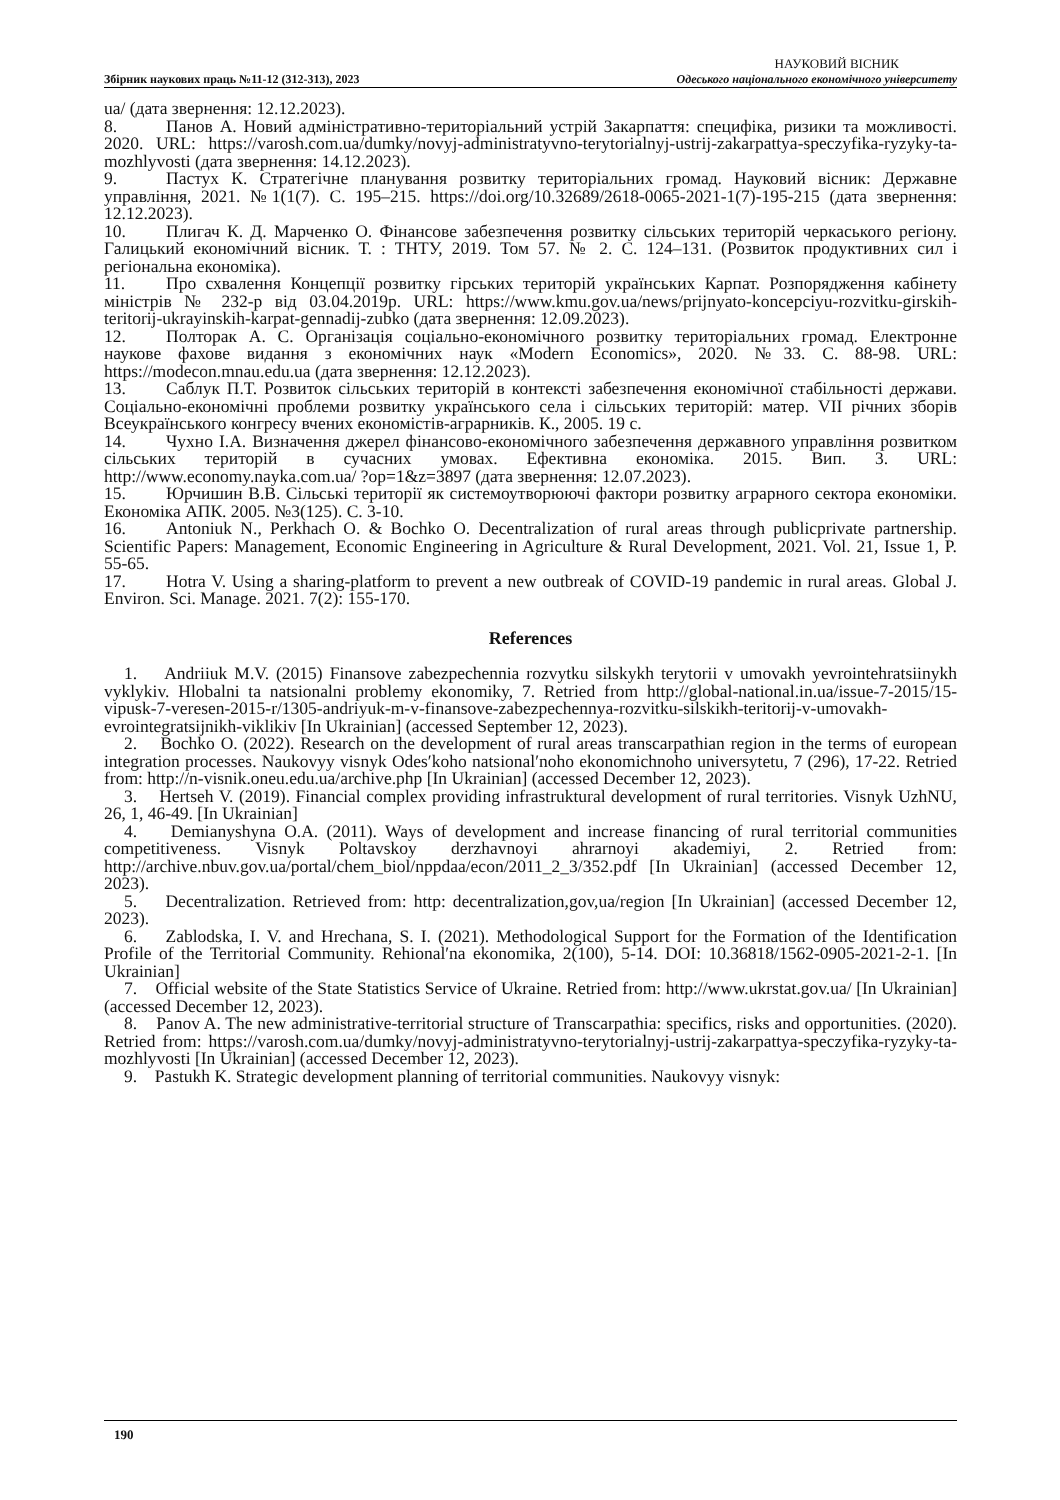НАУКОВИЙ ВІСНИК
Збірник наукових праць №11-12 (312-313), 2023 Одеського національного економічного університету
ua/ (дата звернення: 12.12.2023).
8. Панов А. Новий адміністративно-територіальний устрій Закарпаття: специфіка, ризики та можливості. 2020. URL: https://varosh.com.ua/dumky/novyj-administratyvno-terytorialnyj-ustrij-zakarpattya-speczyfika-ryzyky-ta-mozhlyvosti (дата звернення: 14.12.2023).
9. Пастух К. Стратегічне планування розвитку територіальних громад. Науковий вісник: Державне управління, 2021. №1(1(7). С. 195–215. https://doi.org/10.32689/2618-0065-2021-1(7)-195-215 (дата звернення: 12.12.2023).
10. Плигач К. Д. Марченко О. Фінансове забезпечення розвитку сільських територій черкаського регіону. Галицький економічний вісник. Т. : ТНТУ, 2019. Том 57. № 2. С. 124–131. (Розвиток продуктивних сил і регіональна економіка).
11. Про схвалення Концепції розвитку гірських територій українських Карпат. Розпорядження кабінету міністрів № 232-р від 03.04.2019р. URL: https://www.kmu.gov.ua/news/prijnyato-koncepciyu-rozvitku-girskih-teritorij-ukrayinskih-karpat-gennadij-zubko (дата звернення: 12.09.2023).
12. Полторак А. С. Організація соціально-економічного розвитку територіальних громад. Електронне наукове фахове видання з економічних наук «Modern Economics», 2020. №33. С. 88-98. URL: https://modecon.mnau.edu.ua (дата звернення: 12.12.2023).
13. Саблук П.Т. Розвиток сільських територій в контексті забезпечення економічної стабільності держави. Соціально-економічні проблеми розвитку українського села і сільських територій: матер. VII річних зборів Всеукраїнського конгресу вчених економістів-аграрників. К., 2005. 19 с.
14. Чухно І.А. Визначення джерел фінансово-економічного забезпечення державного управління розвитком сільських територій в сучасних умовах. Ефективна економіка. 2015. Вип. 3. URL: http://www.economy.nayka.com.ua/ ?op=1&z=3897 (дата звернення: 12.07.2023).
15. Юрчишин В.В. Сільські території як системоутворюючі фактори розвитку аграрного сектора економіки. Економіка АПК. 2005. №3(125). С. 3-10.
16. Antoniuk N., Perkhach O. & Bochko O. Decentralization of rural areas through publicprivate partnership. Scientific Papers: Management, Economic Engineering in Agriculture & Rural Development, 2021. Vol. 21, Issue 1, P. 55-65.
17. Hotra V. Using a sharing-platform to prevent a new outbreak of COVID-19 pandemic in rural areas. Global J. Environ. Sci. Manage. 2021. 7(2): 155-170.
References
1. Andriiuk M.V. (2015) Finansove zabezpechennia rozvytku silskykh terytorii v umovakh yevrointehratsiinykh vyklykiv. Hlobalni ta natsionalni problemy ekonomiky, 7. Retried from http://global-national.in.ua/issue-7-2015/15-vipusk-7-veresen-2015-r/1305-andriyuk-m-v-finansove-zabezpechennya-rozvitku-silskikh-teritorij-v-umovakh-evrointegratsijnikh-viklikiv [In Ukrainian] (accessed September 12, 2023).
2. Bochko O. (2022). Research on the development of rural areas transcarpathian region in the terms of european integration processes. Naukovyy visnyk Odesʹkoho natsionalʹnoho ekonomichnoho universytetu, 7 (296), 17-22. Retried from: http://n-visnik.oneu.edu.ua/archive.php [In Ukrainian] (accessed December 12, 2023).
3. Hertseh V. (2019). Financial complex providing infrastruktural development of rural territories. Visnyk UzhNU, 26, 1, 46-49. [In Ukrainian]
4. Demianyshyna O.A. (2011). Ways of development and increase financing of rural territorial communities competitiveness. Visnyk Poltavskoy derzhavnoyi ahrarnoyi akademiyi, 2. Retried from: http://archive.nbuv.gov.ua/portal/chem_biol/nppdaa/econ/2011_2_3/352.pdf [In Ukrainian] (accessed December 12, 2023).
5. Decentralization. Retrieved from: http: decentralization,gov,ua/region [In Ukrainian] (accessed December 12, 2023).
6. Zablodska, I. V. and Hrechana, S. I. (2021). Methodological Support for the Formation of the Identification Profile of the Territorial Community. Rehionalʹna ekonomika, 2(100), 5-14. DOI: 10.36818/1562-0905-2021-2-1. [In Ukrainian]
7. Official website of the State Statistics Service of Ukraine. Retried from: http://www.ukrstat.gov.ua/ [In Ukrainian] (accessed December 12, 2023).
8. Panov A. The new administrative-territorial structure of Transcarpathia: specifics, risks and opportunities. (2020). Retried from: https://varosh.com.ua/dumky/novyj-administratyvno-terytorialnyj-ustrij-zakarpattya-speczyfika-ryzyky-ta-mozhlyvosti [In Ukrainian] (accessed December 12, 2023).
9. Pastukh K. Strategic development planning of territorial communities. Naukovyy visnyk:
190